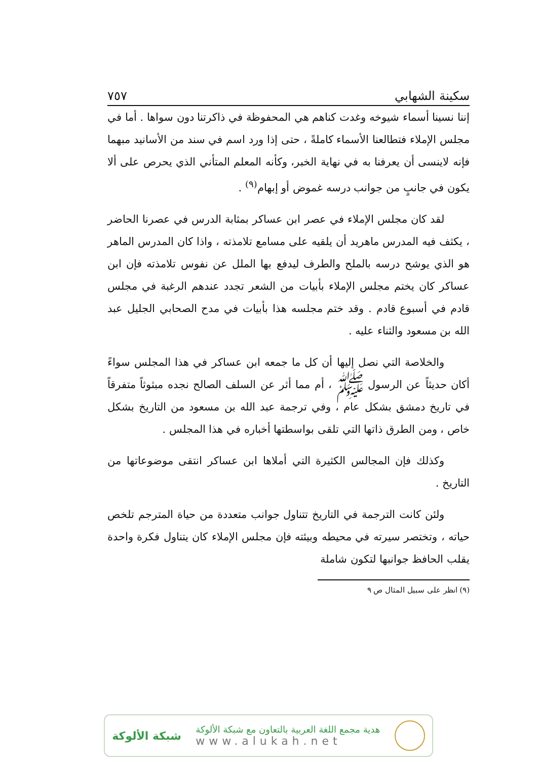سكينة الشهابي ٧٥٧
إننا نسينا أسماء شيوخه وغدت كناهم هي المحفوظة في ذاكرتنا دون سواها . أما في مجلس الإملاء فتطالعنا الأسماء كاملةً ، حتى إذا ورد اسم في سند من الأسانيد مبهما فإنه لاينسى أن يعرفنا به في نهاية الخبر، وكأنه المعلم المتأني الذي يحرص على ألا يكون في جانبٍ من جوانب درسه غموض أو إبهام<sup>(٩)</sup> .
لقد كان مجلس الإملاء في عصر ابن عساكر بمثابة الدرس في عصرنا الحاضر ، يكثف فيه المدرس ماهريد أن يلقيه على مسامع تلامذته ، واذا كان المدرس الماهر هو الذي يوشح درسه بالملح والطرف ليدفع بها الملل عن نفوس تلامذته فإن ابن عساكر كان يختم مجلس الإملاء بأبيات من الشعر تجدد عندهم الرغبة في مجلس قادم في أسبوع قادم . وقد ختم مجلسه هذا بأبيات في مدح الصحابي الجليل عبد الله بن مسعود والثناء عليه .
والخلاصة التي نصل إليها أن كل ما جمعه ابن عساكر في هذا المجلس سواءً أكان حديثاً عن الرسول ﷺ ، أم مما أثر عن السلف الصالح نجده مبثوثاً متفرقاً في تاريخ دمشق بشكل عام ، وفي ترجمة عبد الله بن مسعود من التاريخ بشكل خاص ، ومن الطرق ذاتها التي تلقى بواسطتها أخباره في هذا المجلس .
وكذلك فإن المجالس الكثيرة التي أملاها ابن عساكر انتقى موضوعاتها من التاريخ .
ولئن كانت الترجمة في التاريخ تتناول جوانب متعددة من حياة المترجم تلخص حياته ، وتختصر سيرته في محيطه وبيئته فإن مجلس الإملاء كان يتناول فكرة واحدة يقلب الحافظ جوانبها لتكون شاملة
(٩) انظر على سبيل المثال ص ٩
هدية مجمع اللغة العربية بالتعاون مع شبكة الألوكة
www.alukah.net
شبكة الألوكة